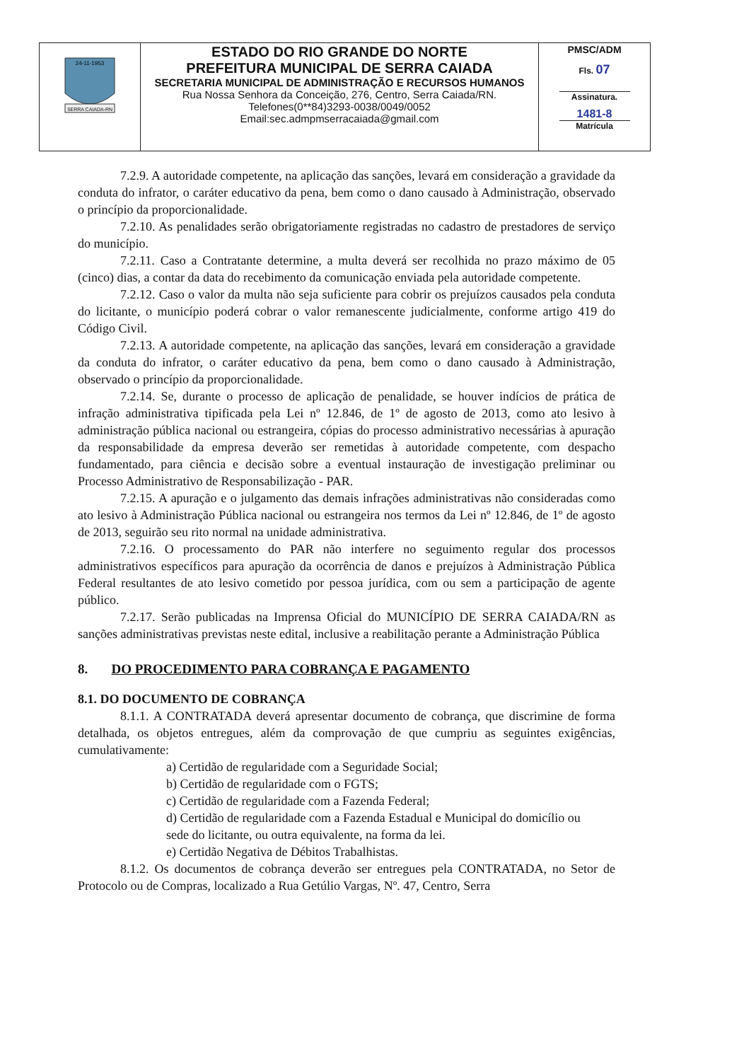| SERRA CAIADA-RN 24-11-1953 | ESTADO DO RIO GRANDE DO NORTE PREFEITURA MUNICIPAL DE SERRA CAIADA SECRETARIA MUNICIPAL DE ADMINISTRAÇÃO E RECURSOS HUMANOS Rua Nossa Senhora da Conceição, 276, Centro, Serra Caiada/RN. Telefones(0**84)3293-0038/0049/0052 Email:sec.admpmserracaiada@gmail.com | PMSC/ADM Fls. 07 Assinatura. 1481-8 Matrícula |
7.2.9. A autoridade competente, na aplicação das sanções, levará em consideração a gravidade da conduta do infrator, o caráter educativo da pena, bem como o dano causado à Administração, observado o princípio da proporcionalidade.
7.2.10. As penalidades serão obrigatoriamente registradas no cadastro de prestadores de serviço do município.
7.2.11. Caso a Contratante determine, a multa deverá ser recolhida no prazo máximo de 05 (cinco) dias, a contar da data do recebimento da comunicação enviada pela autoridade competente.
7.2.12. Caso o valor da multa não seja suficiente para cobrir os prejuízos causados pela conduta do licitante, o município poderá cobrar o valor remanescente judicialmente, conforme artigo 419 do Código Civil.
7.2.13. A autoridade competente, na aplicação das sanções, levará em consideração a gravidade da conduta do infrator, o caráter educativo da pena, bem como o dano causado à Administração, observado o princípio da proporcionalidade.
7.2.14. Se, durante o processo de aplicação de penalidade, se houver indícios de prática de infração administrativa tipificada pela Lei nº 12.846, de 1º de agosto de 2013, como ato lesivo à administração pública nacional ou estrangeira, cópias do processo administrativo necessárias à apuração da responsabilidade da empresa deverão ser remetidas à autoridade competente, com despacho fundamentado, para ciência e decisão sobre a eventual instauração de investigação preliminar ou Processo Administrativo de Responsabilização - PAR.
7.2.15. A apuração e o julgamento das demais infrações administrativas não consideradas como ato lesivo à Administração Pública nacional ou estrangeira nos termos da Lei nº 12.846, de 1º de agosto de 2013, seguirão seu rito normal na unidade administrativa.
7.2.16. O processamento do PAR não interfere no seguimento regular dos processos administrativos específicos para apuração da ocorrência de danos e prejuízos à Administração Pública Federal resultantes de ato lesivo cometido por pessoa jurídica, com ou sem a participação de agente público.
7.2.17. Serão publicadas na Imprensa Oficial do MUNICÍPIO DE SERRA CAIADA/RN as sanções administrativas previstas neste edital, inclusive a reabilitação perante a Administração Pública
8. DO PROCEDIMENTO PARA COBRANÇA E PAGAMENTO
8.1. DO DOCUMENTO DE COBRANÇA
8.1.1. A CONTRATADA deverá apresentar documento de cobrança, que discrimine de forma detalhada, os objetos entregues, além da comprovação de que cumpriu as seguintes exigências, cumulativamente:
a) Certidão de regularidade com a Seguridade Social;
b) Certidão de regularidade com o FGTS;
c) Certidão de regularidade com a Fazenda Federal;
d) Certidão de regularidade com a Fazenda Estadual e Municipal do domicílio ou
sede do licitante, ou outra equivalente, na forma da lei.
e) Certidão Negativa de Débitos Trabalhistas.
8.1.2. Os documentos de cobrança deverão ser entregues pela CONTRATADA, no Setor de Protocolo ou de Compras, localizado a Rua Getúlio Vargas, Nº. 47, Centro, Serra